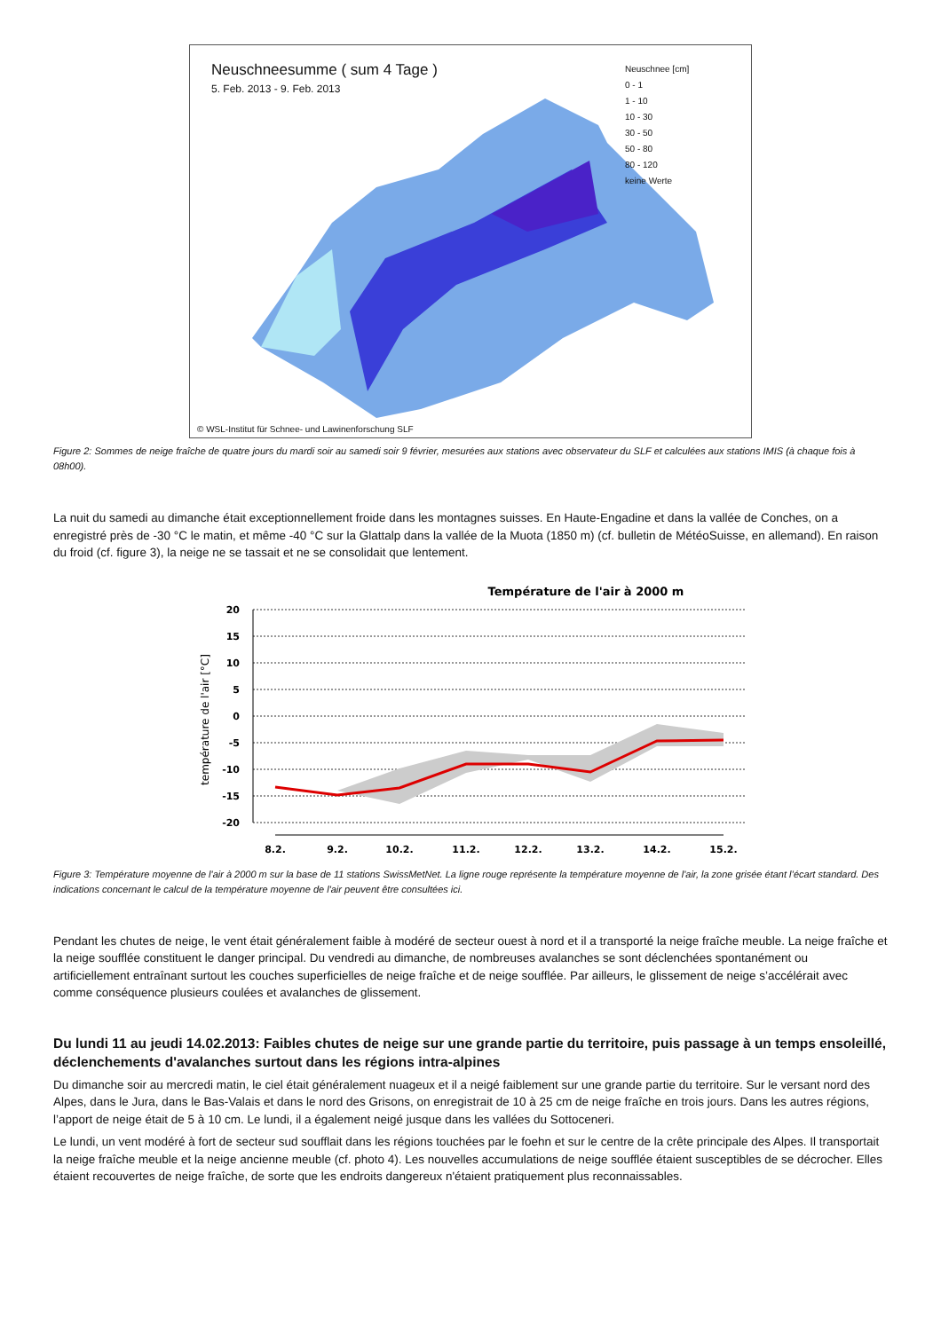Neuschneesumme ( sum 4 Tage )
5. Feb. 2013 - 9. Feb. 2013
Neuschnee [cm]
0 - 1
1 - 10
10 - 30
30 - 50
50 - 80
80 - 120
keine Werte
© WSL-Institut für Schnee- und Lawinenforschung SLF
Figure 2: Sommes de neige fraîche de quatre jours du mardi soir au samedi soir 9 février, mesurées aux stations avec observateur du SLF et calculées aux stations IMIS (à chaque fois à 08h00).
La nuit du samedi au dimanche était exceptionnellement froide dans les montagnes suisses. En Haute-Engadine et dans la vallée de Conches, on a enregistré près de -30 °C le matin, et même -40 °C sur la Glattalp dans la vallée de la Muota (1850 m) (cf. bulletin de MétéoSuisse, en allemand). En raison du froid (cf. figure 3), la neige ne se tassait et ne se consolidait que lentement.
Température de l'air à 2000 m
20
15
10
5
0
-5
-10
-15
-20
température de l'air [°C]
8.2.
9.2.
10.2.
11.2.
12.2.
13.2.
14.2.
15.2.
Figure 3: Température moyenne de l'air à 2000 m sur la base de 11 stations SwissMetNet. La ligne rouge représente la température moyenne de l'air, la zone grisée étant l’écart standard. Des indications concernant le calcul de la température moyenne de l'air peuvent être consultées ici.
Pendant les chutes de neige, le vent était généralement faible à modéré de secteur ouest à nord et il a transporté la neige fraîche meuble. La neige fraîche et la neige soufflée constituent le danger principal. Du vendredi au dimanche, de nombreuses avalanches se sont déclenchées spontanément ou artificiellement entraînant surtout les couches superficielles de neige fraîche et de neige soufflée. Par ailleurs, le glissement de neige s’accélérait avec comme conséquence plusieurs coulées et avalanches de glissement.
Du lundi 11 au jeudi 14.02.2013: Faibles chutes de neige sur une grande partie du territoire, puis passage à un temps ensoleillé, déclenchements d'avalanches surtout dans les régions intra-alpines
Du dimanche soir au mercredi matin, le ciel était généralement nuageux et il a neigé faiblement sur une grande partie du territoire. Sur le versant nord des Alpes, dans le Jura, dans le Bas-Valais et dans le nord des Grisons, on enregistrait de 10 à 25 cm de neige fraîche en trois jours. Dans les autres régions, l’apport de neige était de 5 à 10 cm. Le lundi, il a également neigé jusque dans les vallées du Sottoceneri.
Le lundi, un vent modéré à fort de secteur sud soufflait dans les régions touchées par le foehn et sur le centre de la crête principale des Alpes. Il transportait la neige fraîche meuble et la neige ancienne meuble (cf. photo 4). Les nouvelles accumulations de neige soufflée étaient susceptibles de se décrocher. Elles étaient recouvertes de neige fraîche, de sorte que les endroits dangereux n'étaient pratiquement plus reconnaissables.